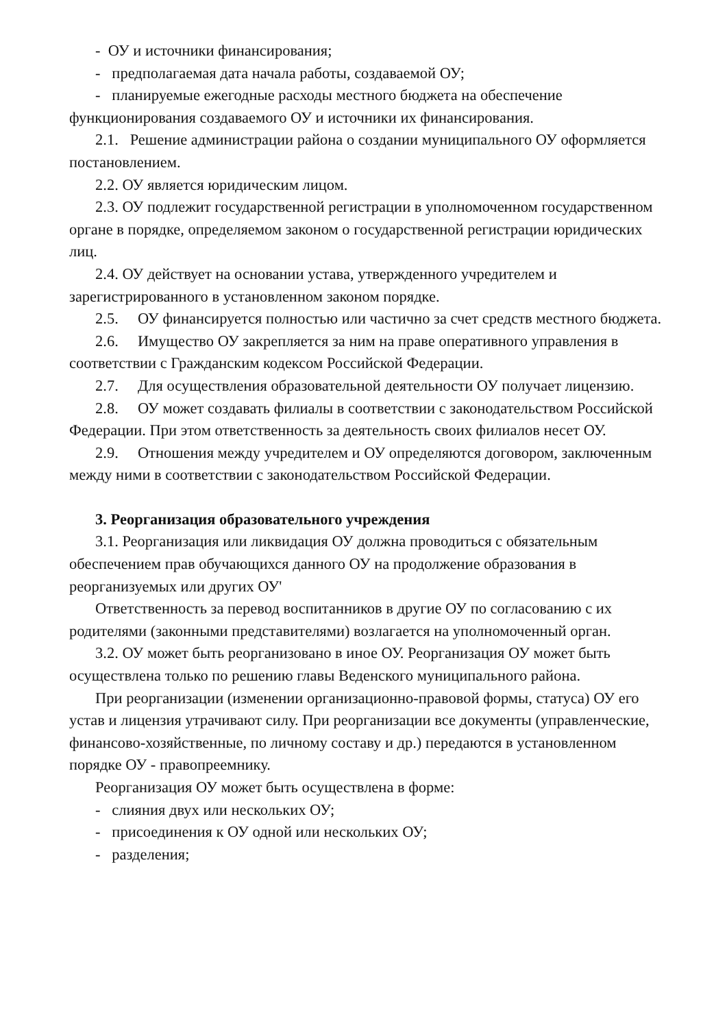- ОУ и источники финансирования;
- предполагаемая дата начала работы, создаваемой ОУ;
- планируемые ежегодные расходы местного бюджета на обеспечение функционирования создаваемого ОУ и источники их финансирования.
2.1. Решение администрации района о создании муниципального ОУ оформляется постановлением.
2.2. ОУ является юридическим лицом.
2.3. ОУ подлежит государственной регистрации в уполномоченном государственном органе в порядке, определяемом законом о государственной регистрации юридических лиц.
2.4. ОУ действует на основании устава, утвержденного учредителем и зарегистрированного в установленном законом порядке.
2.5. ОУ финансируется полностью или частично за счет средств местного бюджета.
2.6. Имущество ОУ закрепляется за ним на праве оперативного управления в соответствии с Гражданским кодексом Российской Федерации.
2.7. Для осуществления образовательной деятельности ОУ получает лицензию.
2.8. ОУ может создавать филиалы в соответствии с законодательством Российской Федерации. При этом ответственность за деятельность своих филиалов несет ОУ.
2.9. Отношения между учредителем и ОУ определяются договором, заключенным между ними в соответствии с законодательством Российской Федерации.
3. Реорганизация образовательного учреждения
3.1. Реорганизация или ликвидация ОУ должна проводиться с обязательным обеспечением прав обучающихся данного ОУ на продолжение образования в реорганизуемых или других ОУ'
Ответственность за перевод воспитанников в другие ОУ по согласованию с их родителями (законными представителями) возлагается на уполномоченный орган.
3.2. ОУ может быть реорганизовано в иное ОУ. Реорганизация ОУ может быть осуществлена только по решению главы Веденского муниципального района.
При реорганизации (изменении организационно-правовой формы, статуса) ОУ его устав и лицензия утрачивают силу. При реорганизации все документы (управленческие, финансово-хозяйственные, по личному составу и др.) передаются в установленном порядке ОУ - правопреемнику.
Реорганизация ОУ может быть осуществлена в форме:
- слияния двух или нескольких ОУ;
- присоединения к ОУ одной или нескольких ОУ;
- разделения;